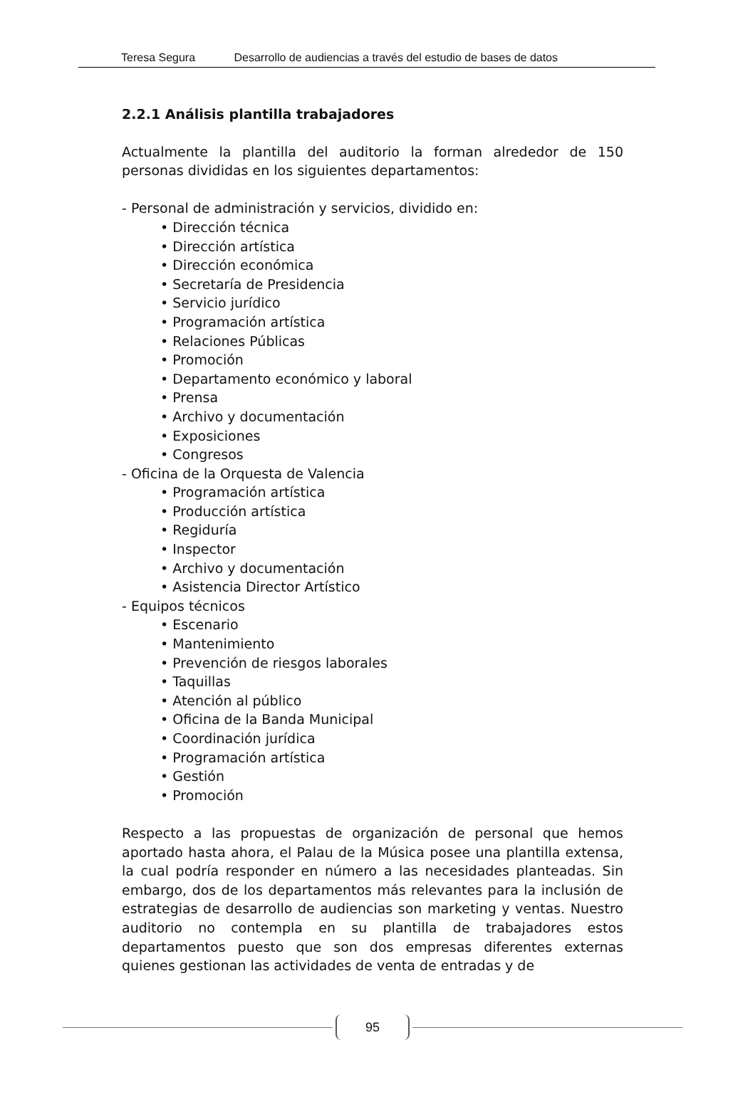Teresa Segura Desarrollo de audiencias a través del estudio de bases de datos
2.2.1 Análisis plantilla trabajadores
Actualmente la plantilla del auditorio la forman alrededor de 150 personas divididas en los siguientes departamentos:
- Personal de administración y servicios, dividido en:
• Dirección técnica
• Dirección artística
• Dirección económica
• Secretaría de Presidencia
• Servicio jurídico
• Programación artística
• Relaciones Públicas
• Promoción
• Departamento económico y laboral
• Prensa
• Archivo y documentación
• Exposiciones
• Congresos
- Oficina de la Orquesta de Valencia
• Programación artística
• Producción artística
• Regiduría
• Inspector
• Archivo y documentación
• Asistencia Director Artístico
- Equipos técnicos
• Escenario
• Mantenimiento
• Prevención de riesgos laborales
• Taquillas
• Atención al público
• Oficina de la Banda Municipal
• Coordinación jurídica
• Programación artística
• Gestión
• Promoción
Respecto a las propuestas de organización de personal que hemos aportado hasta ahora, el Palau de la Música posee una plantilla extensa, la cual podría responder en número a las necesidades planteadas. Sin embargo, dos de los departamentos más relevantes para la inclusión de estrategias de desarrollo de audiencias son marketing y ventas. Nuestro auditorio no contempla en su plantilla de trabajadores estos departamentos puesto que son dos empresas diferentes externas quienes gestionan las actividades de venta de entradas y de
95